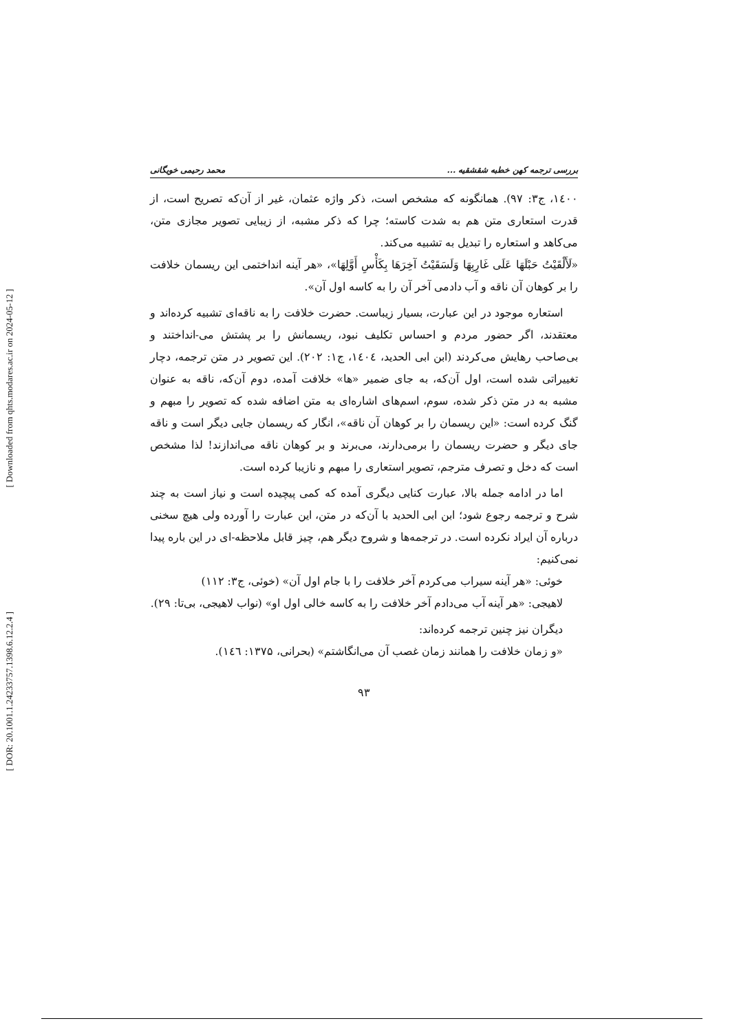[ Downloaded from qhts.modares.ac.ir on 2024-05-12 ]
[ DOR: 20.1001.1.24233757.1398.6.12.2.4 ]
بررسی ترجمه کهن خطبه شقشقیه ... محمد رحیمی خویگانی
۱٤۰۰، ج۳: ۹۷). همانگونه که مشخص است، ذکر واژه عثمان، غیر از آن‌که تصریح است، از قدرت استعاری متن هم به شدت کاسته؛ چرا که ذکر مشبه، از زیبایی تصویر مجازی متن، می‌کاهد و استعاره را تبدیل به تشبیه می‌کند.
«لَأَلْقَيْتُ حَبْلَهَا عَلَى غَارِبِهَا وَلَسَقَيْتُ آخِرَهَا بِكَأْسِ أَوَّلِهَا»، «هر آینه انداختمی این ریسمان خلافت را بر کوهان آن ناقه و آب دادمی آخر آن را به کاسه اول آن».
استعاره موجود در این عبارت، بسیار زیباست. حضرت خلافت را به ناقه‌ای تشبیه کرده‌اند و معتقدند، اگر حضور مردم و احساس تکلیف نبود، ریسمانش را بر پشتش می-انداختند و بی‌صاحب رهایش می‌کردند (ابن ابی الحدید، ۱٤۰٤، ج۱: ۲۰۲). این تصویر در متن ترجمه، دچار تغییراتی شده است، اول آن‌که، به جای ضمیر «ها» خلافت آمده، دوم آن‌که، ناقه به عنوان مشبه به در متن ذکر شده، سوم، اسم‌های اشاره‌ای به متن اضافه شده که تصویر را مبهم و گنگ کرده است: «این ریسمان را بر کوهان آن ناقه»، انگار که ریسمان جایی دیگر است و ناقه جای دیگر و حضرت ریسمان را برمی‌دارند، می‌برند و بر کوهان ناقه می‌اندازند! لذا مشخص است که دخل و تصرف مترجم، تصویر استعاری را مبهم و نازیبا کرده است.
اما در ادامه جمله بالا، عبارت کنایی دیگری آمده که کمی پیچیده است و نیاز است به چند شرح و ترجمه رجوع شود؛ ابن ابی الحدید با آن‌که در متن، این عبارت را آورده ولی هیچ سخنی درباره آن ایراد نکرده است. در ترجمه‌ها و شروح دیگر هم، چیز قابل ملاحظه-ای در این باره پیدا نمی‌کنیم:
خوئی: «هر آینه سیراب می‌کردم آخر خلافت را با جام اول آن» (خوئی، ج۳: ۱۱۲)
لاهیجی: «هر آینه آب می‌دادم آخر خلافت را به کاسه خالی اول او» (نواب لاهیجی، بی‌تا: ۲۹).
دیگران نیز چنین ترجمه کرده‌اند:
«و زمان خلافت را همانند زمان غصب آن می‌انگاشتم» (بحرانی، ۱۳۷۵: ۱٤٦).
۹۳